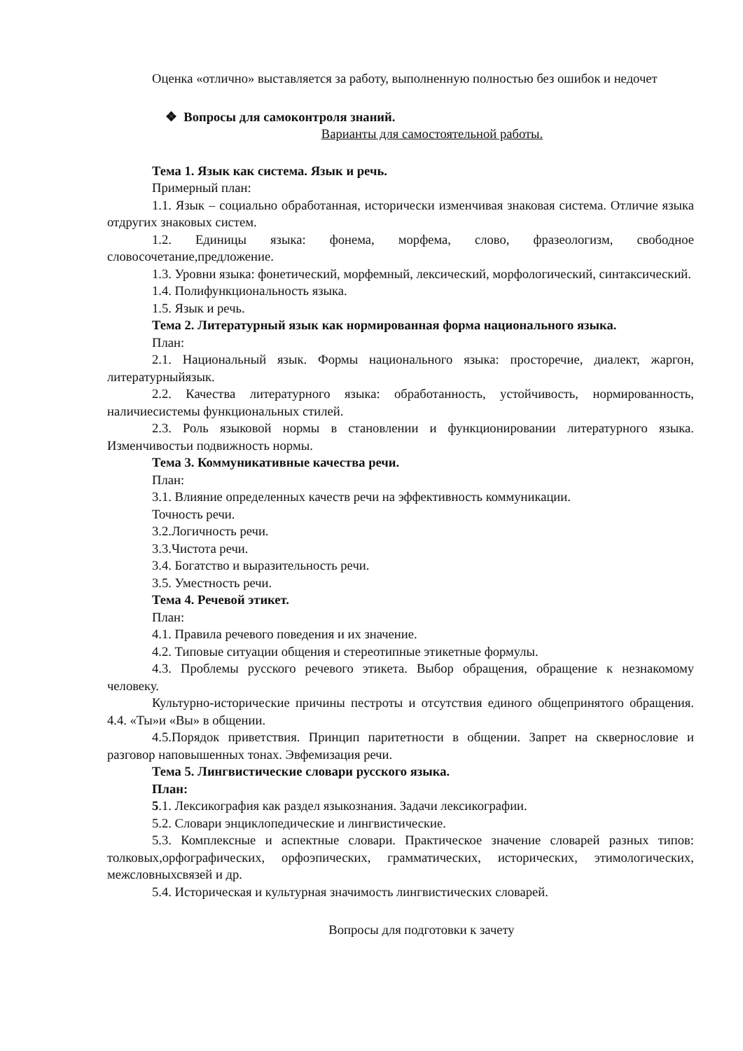Оценка «отлично» выставляется за работу, выполненную полностью без ошибок и недочет
❖ Вопросы для самоконтроля знаний.
Варианты для самостоятельной работы.
Тема 1. Язык как система. Язык и речь.
Примерный план:
1.1. Язык – социально обработанная, исторически изменчивая знаковая система. Отличие языка отдругих знаковых систем.
1.2. Единицы языка: фонема, морфема, слово, фразеологизм, свободное словосочетание,предложение.
1.3. Уровни языка: фонетический, морфемный, лексический, морфологический, синтаксический.
1.4. Полифункциональность языка.
1.5. Язык и речь.
Тема 2. Литературный язык как нормированная форма национального языка.
План:
2.1. Национальный язык. Формы национального языка: просторечие, диалект, жаргон, литературныйязык.
2.2. Качества литературного языка: обработанность, устойчивость, нормированность, наличиесистемы функциональных стилей.
2.3. Роль языковой нормы в становлении и функционировании литературного языка. Изменчивостьи подвижность нормы.
Тема 3. Коммуникативные качества речи.
План:
3.1. Влияние определенных качеств речи на эффективность коммуникации.
Точность речи.
3.2.Логичность речи.
3.3.Чистота речи.
3.4. Богатство и выразительность речи.
3.5. Уместность речи.
Тема 4. Речевой этикет.
План:
4.1. Правила речевого поведения и их значение.
4.2. Типовые ситуации общения и стереотипные этикетные формулы.
4.3. Проблемы русского речевого этикета. Выбор обращения, обращение к незнакомому человеку.
Культурно-исторические причины пестроты и отсутствия единого общепринятого обращения. 4.4. «Ты»и «Вы» в общении.
4.5.Порядок приветствия. Принцип паритетности в общении. Запрет на сквернословие и разговор наповышенных тонах. Эвфемизация речи.
Тема 5. Лингвистические словари русского языка.
План:
5.1. Лексикография как раздел языкознания. Задачи лексикографии.
5.2. Словари энциклопедические и лингвистические.
5.3. Комплексные и аспектные словари. Практическое значение словарей разных типов: толковых,орфографических, орфоэпических, грамматических, исторических, этимологических, межсловныхсвязей и др.
5.4. Историческая и культурная значимость лингвистических словарей.
Вопросы для подготовки к зачету